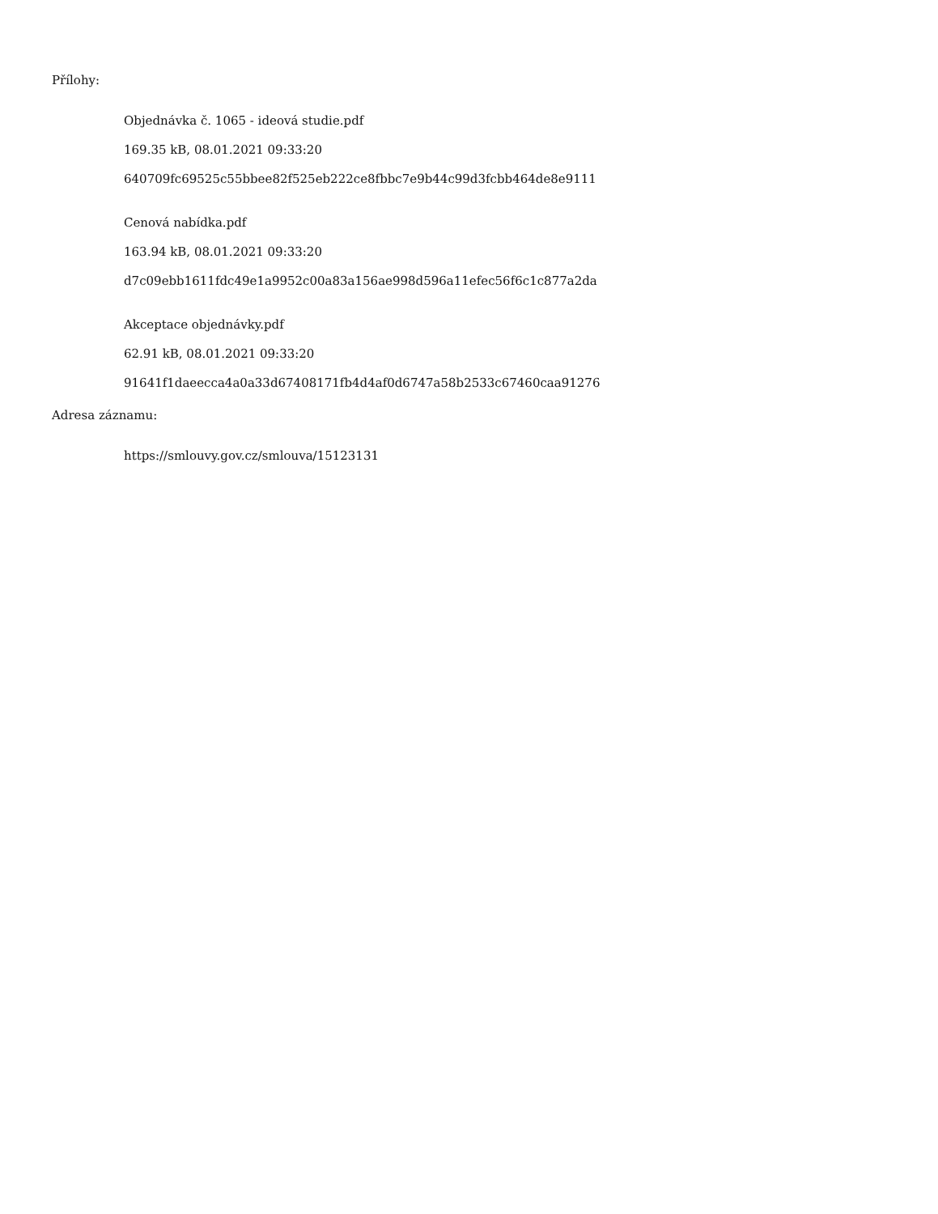Přílohy:
Objednávka č. 1065 - ideová studie.pdf
169.35 kB, 08.01.2021 09:33:20
640709fc69525c55bbee82f525eb222ce8fbbc7e9b44c99d3fcbb464de8e9111
Cenová nabídka.pdf
163.94 kB, 08.01.2021 09:33:20
d7c09ebb1611fdc49e1a9952c00a83a156ae998d596a11efec56f6c1c877a2da
Akceptace objednávky.pdf
62.91 kB, 08.01.2021 09:33:20
91641f1daeecca4a0a33d67408171fb4d4af0d6747a58b2533c67460caa91276
Adresa záznamu:
https://smlouvy.gov.cz/smlouva/15123131